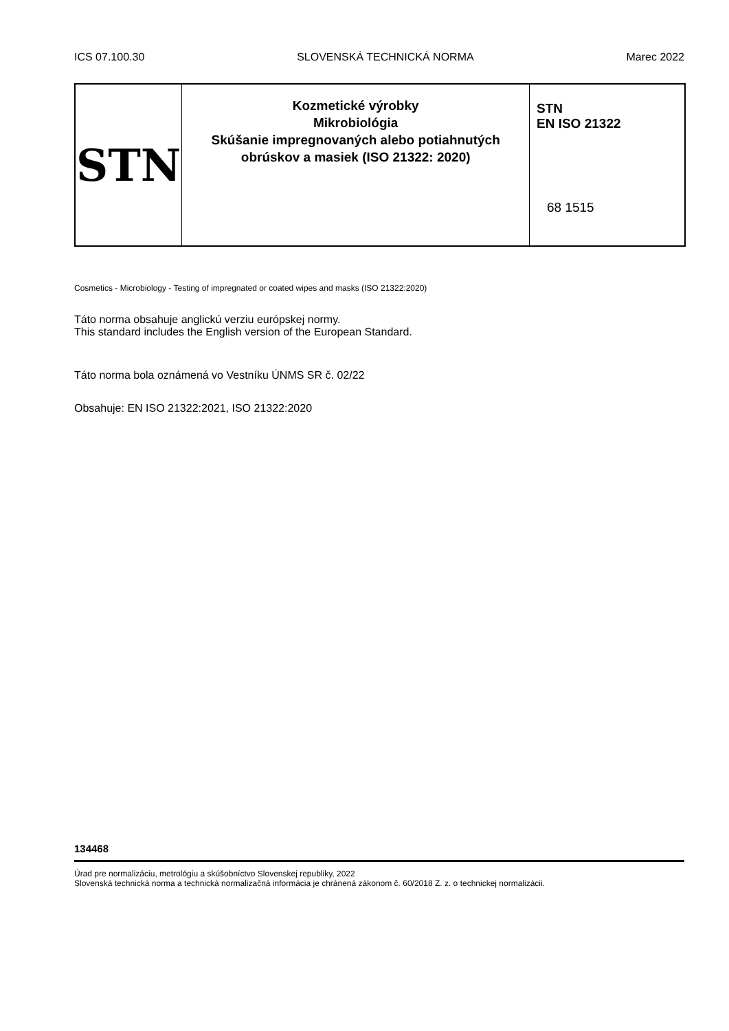ICS 07.100.30 SLOVENSKÁ TECHNICKÁ NORMA Marec 2022
| STN | Kozmetické výrobky Mikrobiológia Skúšanie impregnovaných alebo potiahnutých obrúskov a masiek (ISO 21322: 2020) | STN EN ISO 21322 68 1515 |
Cosmetics - Microbiology - Testing of impregnated or coated wipes and masks (ISO 21322:2020)
Táto norma obsahuje anglickú verziu európskej normy.
This standard includes the English version of the European Standard.
Táto norma bola oznámená vo Vestníku ÚNMS SR č. 02/22
Obsahuje: EN ISO 21322:2021, ISO 21322:2020
134468
Úrad pre normalizáciu, metrológiu a skúšobníctvo Slovenskej republiky, 2022
Slovenská technická norma a technická normalizačná informácia je chránená zákonom č. 60/2018 Z. z. o technickej normalizácii.